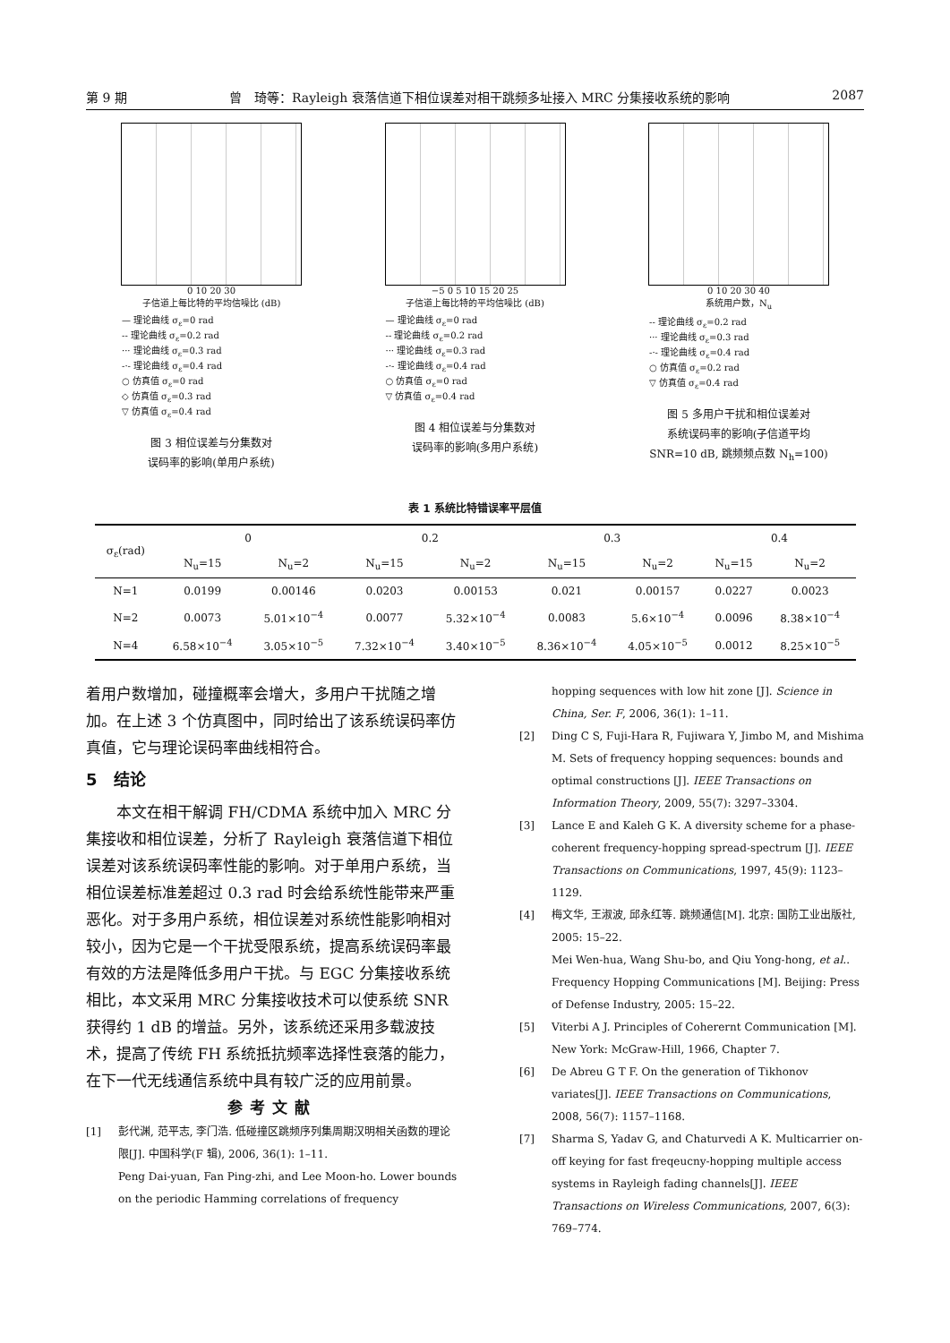第 9 期 曾　琦等：Rayleigh 衰落信道下相位误差对相干跳频多址接入 MRC 分集接收系统的影响 2087
0 10 20 30
子信道上每比特的平均信噪比 (dB)
— 理论曲线 σ<sub>ε</sub>=0 rad
-- 理论曲线 σ<sub>ε</sub>=0.2 rad
··· 理论曲线 σ<sub>ε</sub>=0.3 rad
-·- 理论曲线 σ<sub>ε</sub>=0.4 rad
○ 仿真值 σ<sub>ε</sub>=0 rad
◇ 仿真值 σ<sub>ε</sub>=0.3 rad
▽ 仿真值 σ<sub>ε</sub>=0.4 rad
图 3 相位误差与分集数对
误码率的影响(单用户系统)
−5 0 5 10 15 20 25
子信道上每比特的平均信噪比 (dB)
— 理论曲线 σ<sub>ε</sub>=0 rad
-- 理论曲线 σ<sub>ε</sub>=0.2 rad
··· 理论曲线 σ<sub>ε</sub>=0.3 rad
-·- 理论曲线 σ<sub>ε</sub>=0.4 rad
○ 仿真值 σ<sub>ε</sub>=0 rad
▽ 仿真值 σ<sub>ε</sub>=0.4 rad
图 4 相位误差与分集数对
误码率的影响(多用户系统)
0 10 20 30 40
系统用户数，N<sub>u</sub>
-- 理论曲线 σ<sub>ε</sub>=0.2 rad
··· 理论曲线 σ<sub>ε</sub>=0.3 rad
-·- 理论曲线 σ<sub>ε</sub>=0.4 rad
○ 仿真值 σ<sub>ε</sub>=0.2 rad
▽ 仿真值 σ<sub>ε</sub>=0.4 rad
图 5 多用户干扰和相位误差对
系统误码率的影响(子信道平均
SNR=10 dB, 跳频频点数 N<sub>h</sub>=100)
表 1 系统比特错误率平层值
| σ<sub>ε</sub>(rad) | 0 | | 0.2 | | 0.3 | | 0.4 | |
| --- | --- | --- | --- | --- | --- | --- | --- | --- |
| | N<sub>u</sub>=15 | N<sub>u</sub>=2 | N<sub>u</sub>=15 | N<sub>u</sub>=2 | N<sub>u</sub>=15 | N<sub>u</sub>=2 | N<sub>u</sub>=15 | N<sub>u</sub>=2 |
| N=1 | 0.0199 | 0.00146 | 0.0203 | 0.00153 | 0.021 | 0.00157 | 0.0227 | 0.0023 |
| N=2 | 0.0073 | 5.01×10<sup>−4</sup> | 0.0077 | 5.32×10<sup>−4</sup> | 0.0083 | 5.6×10<sup>−4</sup> | 0.0096 | 8.38×10<sup>−4</sup> |
| N=4 | 6.58×10<sup>−4</sup> | 3.05×10<sup>−5</sup> | 7.32×10<sup>−4</sup> | 3.40×10<sup>−5</sup> | 8.36×10<sup>−4</sup> | 4.05×10<sup>−5</sup> | 0.0012 | 8.25×10<sup>−5</sup> |
着用户数增加，碰撞概率会增大，多用户干扰随之增加。在上述 3 个仿真图中，同时给出了该系统误码率仿真值，它与理论误码率曲线相符合。
5　结论
本文在相干解调 FH/CDMA 系统中加入 MRC 分集接收和相位误差，分析了 Rayleigh 衰落信道下相位误差对该系统误码率性能的影响。对于单用户系统，当相位误差标准差超过 0.3 rad 时会给系统性能带来严重恶化。对于多用户系统，相位误差对系统性能影响相对较小，因为它是一个干扰受限系统，提高系统误码率最有效的方法是降低多用户干扰。与 EGC 分集接收系统相比，本文采用 MRC 分集接收技术可以使系统 SNR 获得约 1 dB 的增益。另外，该系统还采用多载波技术，提高了传统 FH 系统抵抗频率选择性衰落的能力，在下一代无线通信系统中具有较广泛的应用前景。
参考文献
[1] 彭代渊, 范平志, 李门浩. 低碰撞区跳频序列集周期汉明相关函数的理论限[J]. 中国科学(F 辑), 2006, 36(1): 1–11.
Peng Dai-yuan, Fan Ping-zhi, and Lee Moon-ho. Lower bounds on the periodic Hamming correlations of frequency
hopping sequences with low hit zone [J]. Science in China, Ser. F, 2006, 36(1): 1–11.
[2] Ding C S, Fuji-Hara R, Fujiwara Y, Jimbo M, and Mishima M. Sets of frequency hopping sequences: bounds and optimal constructions [J]. IEEE Transactions on Information Theory, 2009, 55(7): 3297–3304.
[3] Lance E and Kaleh G K. A diversity scheme for a phase-coherent frequency-hopping spread-spectrum [J]. IEEE Transactions on Communications, 1997, 45(9): 1123–1129.
[4] 梅文华, 王淑波, 邱永红等. 跳频通信[M]. 北京: 国防工业出版社, 2005: 15–22.
Mei Wen-hua, Wang Shu-bo, and Qiu Yong-hong, et al.. Frequency Hopping Communications [M]. Beijing: Press of Defense Industry, 2005: 15–22.
[5] Viterbi A J. Principles of Coherernt Communication [M]. New York: McGraw-Hill, 1966, Chapter 7.
[6] De Abreu G T F. On the generation of Tikhonov variates[J]. IEEE Transactions on Communications, 2008, 56(7): 1157–1168.
[7] Sharma S, Yadav G, and Chaturvedi A K. Multicarrier on-off keying for fast freqeucny-hopping multiple access systems in Rayleigh fading channels[J]. IEEE Transactions on Wireless Communications, 2007, 6(3): 769–774.